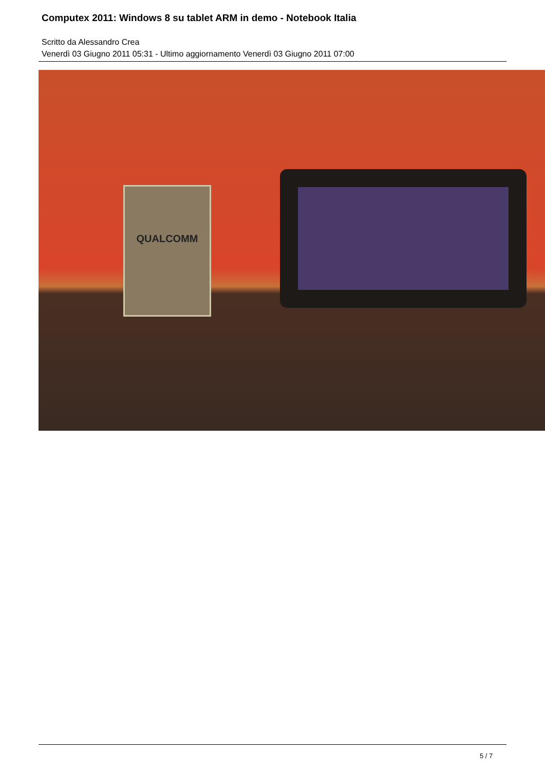Computex 2011: Windows 8 su tablet ARM in demo - Notebook Italia
Scritto da Alessandro Crea
Venerdì 03 Giugno 2011 05:31 - Ultimo aggiornamento Venerdì 03 Giugno 2011 07:00
QUALCOMM
5 / 7